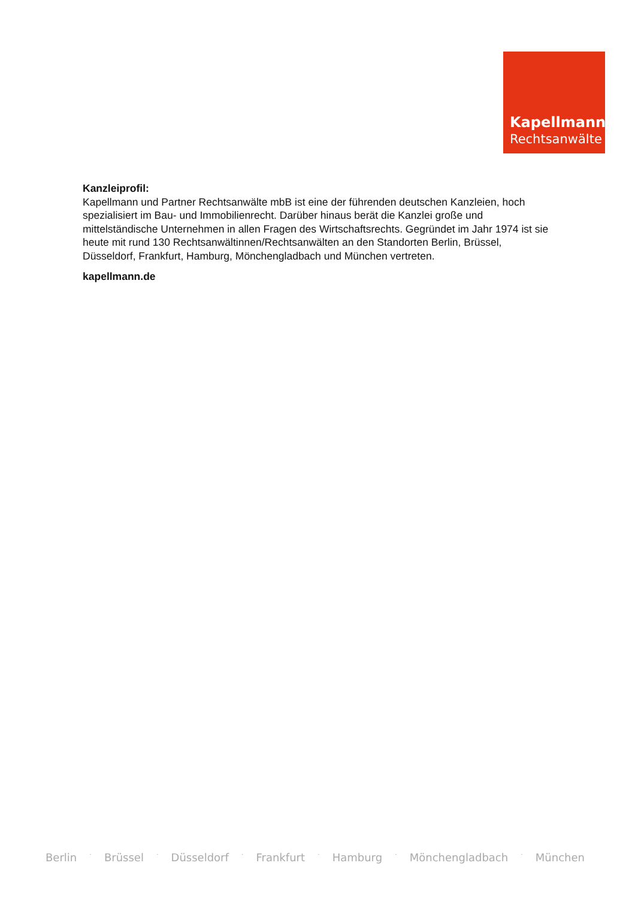Kapellmann
Rechtsanwälte
Kanzleiprofil:
Kapellmann und Partner Rechtsanwälte mbB ist eine der führenden deutschen Kanzleien, hoch spezialisiert im Bau- und Immobilienrecht. Darüber hinaus berät die Kanzlei große und mittelständische Unternehmen in allen Fragen des Wirtschaftsrechts. Gegründet im Jahr 1974 ist sie heute mit rund 130 Rechtsanwältinnen/Rechtsanwälten an den Standorten Berlin, Brüssel, Düsseldorf, Frankfurt, Hamburg, Mönchengladbach und München vertreten.
kapellmann.de
Berlin · Brüssel · Düsseldorf · Frankfurt · Hamburg · Mönchengladbach · München